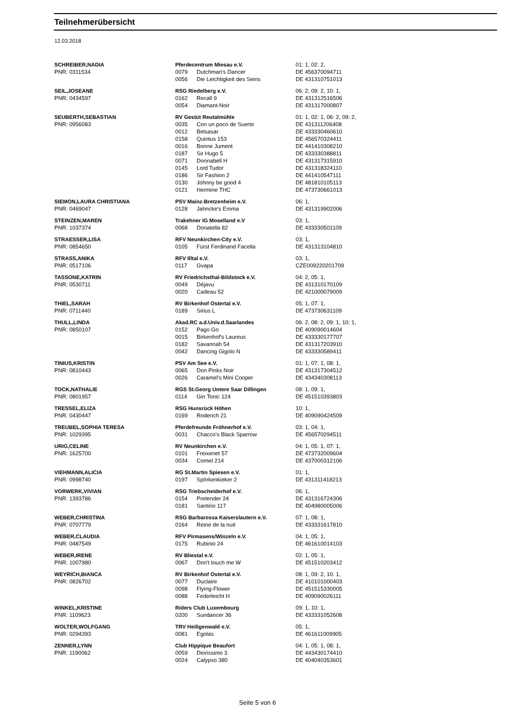Teilnehmerübersicht
12.03.2018
| SCHREIBER,NADIA | Pferdecentrum Miesau e.V. | | 01: 1, 02: 2, |
| PNR: 0311534 | 0079 | Dutchman's Dancer | DE 456370094711 |
| | 0056 | Die Leichtigkeit des Seins | DE 431310751013 |
| SEIL,JOSEANE | RSG Riedelberg e.V. | | 06: 2, 09: 2, 10: 1, |
| PNR: 0434597 | 0162 | Recall 9 | DE 431312516506 |
| | 0054 | Diamant-Noir | DE 431317000807 |
| SEUBERTH,SEBASTIAN | RV Gestüt Reutalmühle | | 01: 1, 02: 1, 06: 2, 09: 2, |
| PNR: 0956083 | 0035 | Con un poco de Suerte | DE 431311206408 |
| | 0012 | Belsasar | DE 433330460610 |
| | 0158 | Quintus 153 | DE 456570324411 |
| | 0016 | Bonne Jument | DE 441410308210 |
| | 0187 | Sir Hugo 5 | DE 433330388811 |
| | 0071 | Donnabell H | DE 431317315910 |
| | 0145 | Lord Tudor | DE 431318324110 |
| | 0186 | Sir Fashion 2 | DE 441410547111 |
| | 0130 | Johnny be good 4 | DE 481810105113 |
| | 0121 | Hermine THC | DE 473730661013 |
| SIEMON,LAURA CHRISTIANA | PSV Mainz-Bretzenheim e.V. | | 06: 1, |
| PNR: 0469047 | 0128 | Jahncke's Emma | DE 431319902006 |
| STEINZEN,MAREN | Trakehner IG Moselland e.V | | 03: 1, |
| PNR: 1037374 | 0068 | Donatella 82 | DE 433330501109 |
| STRAESSER,LISA | RFV Neunkirchen-City e.V. | | 03: 1, |
| PNR: 0854650 | 0105 | Fürst Ferdinand Facella | DE 431313104810 |
| STRASS,ANIKA | RFV Illtal e.V. | | 03: 1, |
| PNR: 0517106 | 0117 | Gvapa | CZE009220201709 |
| TASSONE,KATRIN | RV Friedrichsthal-Bildstock e.V. | | 04: 2, 05: 1, |
| PNR: 0530711 | 0049 | Déjavu | DE 431310170109 |
| | 0020 | Cadeau 52 | DE 421000079009 |
| THIEL,SARAH | RV Birkenhof Ostertal e.V. | | 05: 1, 07: 1, |
| PNR: 0711440 | 0189 | Sirius L | DE 473730631109 |
| THULL,LINDA | Akad.RC a.d.Univ.d.Saarlandes | | 06: 2, 08: 2, 09: 1, 10: 1, |
| PNR: 0850107 | 0152 | Pago Go | DE 409090014604 |
| | 0015 | Birkenhof's Laureus | DE 433330177707 |
| | 0182 | Savannah 54 | DE 431317203910 |
| | 0042 | Dancing Gigolo N | DE 433330589411 |
| TINIUS,KRISTIN | PSV Am See e.V. | | 01: 1, 07: 1, 08: 1, |
| PNR: 0810443 | 0065 | Don Pinks Noir | DE 431317304512 |
| | 0026 | Caramel's Mini Cooper | DE 434340308113 |
| TOCK,NATHALIE | RGS St.Georg Untere Saar Dillingen | | 08: 1, 09: 1, |
| PNR: 0801957 | 0114 | Gin Tonic 124 | DE 451510393803 |
| TRESSEL,ELIZA | RSG Hunsrück Höhen | | 10: 1, |
| PNR: 0430447 | 0169 | Roderich 21 | DE 409090424509 |
| TREUBEL,SOPHIA TERESA | Pferdefreunde Fröhnerhof e.V. | | 03: 1, 04: 1, |
| PNR: 1029395 | 0031 | Chacco's Black Sparrow | DE 456570294511 |
| URIG,CELINE | RV Neunkirchen e.V. | | 04: 1, 05: 1, 07: 1, |
| PNR: 1625700 | 0101 | Freixenet 57 | DE 473732009604 |
| | 0034 | Comet 214 | DE 437000312106 |
| VIEHMANN,ALICIA | RG St.Martin Spiesen e.V. | | 01: 1, |
| PNR: 0998740 | 0197 | Spörkenkieker 2 | DE 431311418213 |
| VORWERK,VIVIAN | RSG Triebscheiderhof e.V. | | 06: 1, |
| PNR: 1393786 | 0154 | Pretender 24 | DE 431316724306 |
| | 0181 | Santino 117 | DE 404980005006 |
| WEBER,CHRISTINA | RSG Barbarossa Kaiserslautern e.V. | | 07: 1, 08: 1, |
| PNR: 0707779 | 0164 | Reine de la nuit | DE 433331617810 |
| WEBER,CLAUDIA | RFV Pirmasens/Winzeln e.V. | | 04: 1, 05: 1, |
| PNR: 0487549 | 0175 | Rubinio 24 | DE 461610014103 |
| WEBER,IRENE | RV Bliestal e.V. | | 02: 1, 05: 1, |
| PNR: 1007980 | 0067 | Don't touch me W | DE 451510203412 |
| WEYRICH,BIANCA | RV Birkenhof Ostertal e.V. | | 08: 1, 09: 2, 10: 1, |
| PNR: 0826702 | 0077 | Duclaire | DE 410101000403 |
| | 0098 | Flying-Flower | DE 451515330005 |
| | 0088 | Federleicht H | DE 409090026111 |
| WINKEL,KRISTINE | Riders Club Luxembourg | | 09: 1, 10: 1, |
| PNR: 1109623 | 0200 | Sundancer 36 | DE 433331052608 |
| WOLTER,WOLFGANG | TRV Heiligenwald e.V. | | 05: 1, |
| PNR: 0294393 | 0081 | Egolas | DE 461611009905 |
| ZENNER,LYNN | Club Hippique Beaufort | | 04: 1, 05: 1, 08: 1, |
| PNR: 1190062 | 0059 | Diorissimo 3 | DE 443430174410 |
| | 0024 | Calypso 380 | DE 404040353601 |
Seite 5 von 6